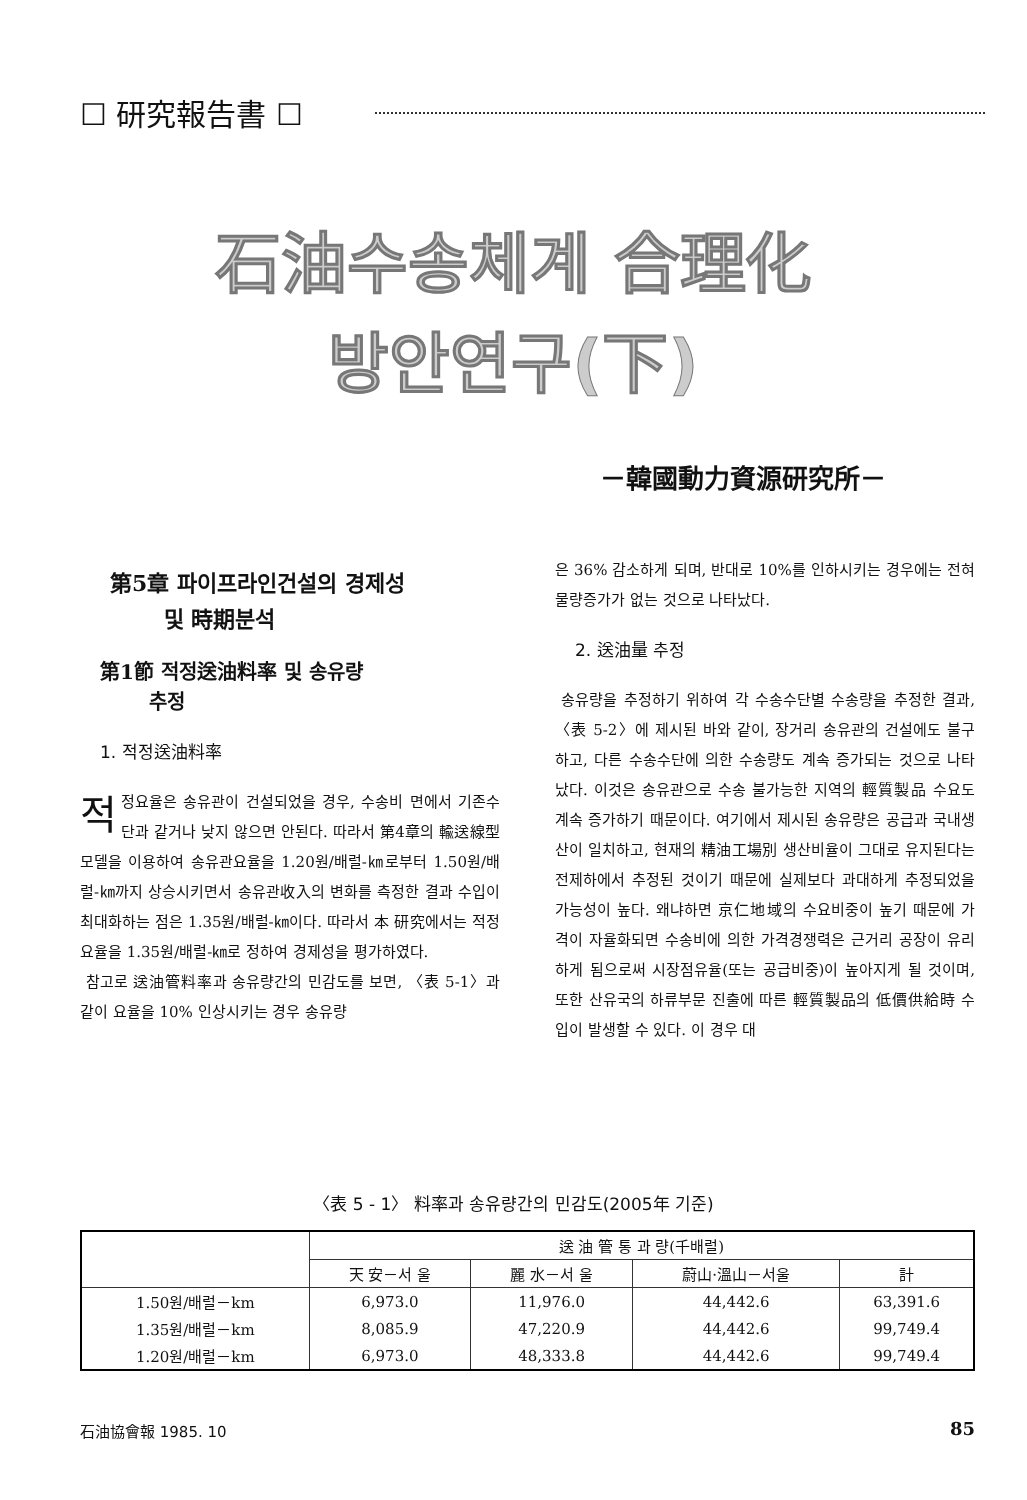☐ 研究報告書 ☐
石油수송체계 合理化
방안연구(下)
－韓國動力資源研究所－
第5章 파이프라인건설의 경제성
및 時期분석
第1節 적정送油料率 및 송유량
추정
1. 적정送油料率
적정요율은 송유관이 건설되었을 경우, 수송비 면에서 기존수단과 같거나 낮지 않으면 안된다. 따라서 第4章의 輸送線型모델을 이용하여 송유관요율을 1.20원/배럴-㎞로부터 1.50원/배럴-㎞까지 상승시키면서 송유관收入의 변화를 측정한 결과 수입이 최대화하는 점은 1.35원/배럴-㎞이다. 따라서 本 研究에서는 적정요율을 1.35원/배럴-㎞로 정하여 경제성을 평가하였다.
참고로 送油管料率과 송유량간의 민감도를 보면, 〈表 5-1〉과 같이 요율을 10% 인상시키는 경우 송유량
은 36% 감소하게 되며, 반대로 10%를 인하시키는 경우에는 전혀 물량증가가 없는 것으로 나타났다.
2. 送油量 추정
송유량을 추정하기 위하여 각 수송수단별 수송량을 추정한 결과, 〈表 5-2〉에 제시된 바와 같이, 장거리 송유관의 건설에도 불구하고, 다른 수송수단에 의한 수송량도 계속 증가되는 것으로 나타났다. 이것은 송유관으로 수송 불가능한 지역의 輕質製品 수요도 계속 증가하기 때문이다. 여기에서 제시된 송유량은 공급과 국내생산이 일치하고, 현재의 精油工場別 생산비율이 그대로 유지된다는 전제하에서 추정된 것이기 때문에 실제보다 과대하게 추정되었을 가능성이 높다. 왜냐하면 京仁地域의 수요비중이 높기 때문에 가격이 자율화되면 수송비에 의한 가격경쟁력은 근거리 공장이 유리하게 됨으로써 시장점유율(또는 공급비중)이 높아지게 될 것이며, 또한 산유국의 하류부문 진출에 따른 輕質製品의 低價供給時 수입이 발생할 수 있다. 이 경우 대
〈表 5 - 1〉 料率과 송유량간의 민감도(2005年 기준)
| | 送 油 管 통 과 량(千배럴) | | | |
| --- | --- | --- | --- | --- |
| | 天 安－서 울 | 麗 水－서 울 | 蔚山·溫山－서울 | 計 |
| 1.50원/배럴－km | 6,973.0 | 11,976.0 | 44,442.6 | 63,391.6 |
| 1.35원/배럴－km | 8,085.9 | 47,220.9 | 44,442.6 | 99,749.4 |
| 1.20원/배럴－km | 6,973.0 | 48,333.8 | 44,442.6 | 99,749.4 |
石油協會報 1985. 10 85